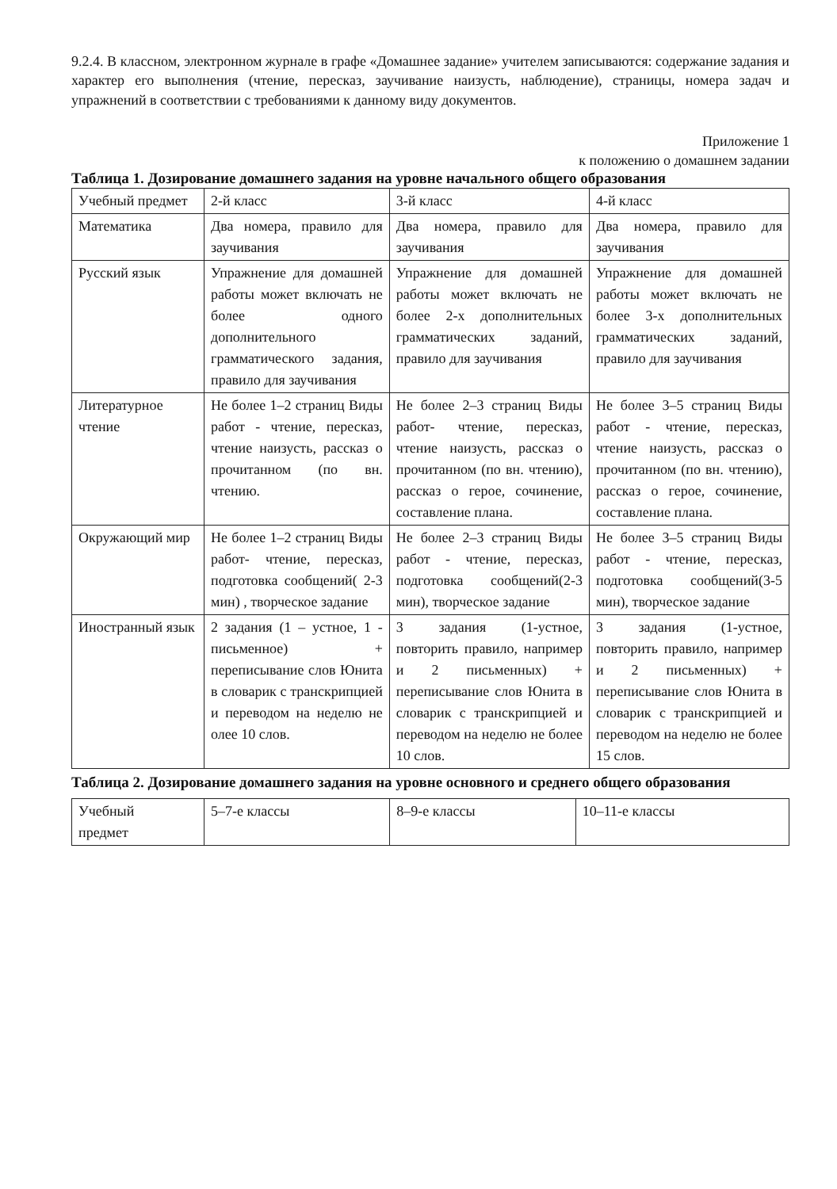9.2.4. В классном, электронном журнале в графе «Домашнее задание» учителем записываются: содержание задания и характер его выполнения (чтение, пересказ, заучивание наизусть, наблюдение), страницы, номера задач и упражнений в соответствии с требованиями к данному виду документов.
Приложение 1
к положению о домашнем задании
Таблица 1. Дозирование домашнего задания на уровне начального общего образования
| Учебный предмет | 2-й класс | 3-й класс | 4-й класс |
| Математика | Два номера, правило для заучивания | Два номера, правило для заучивания | Два номера, правило для заучивания |
| Русский язык | Упражнение для домашней работы может включать не более одного дополнительного грамматического задания, правило для заучивания | Упражнение для домашней работы может включать не более 2-х дополнительных грамматических заданий, правило для заучивания | Упражнение для домашней работы может включать не более 3-х дополнительных грамматических заданий, правило для заучивания |
| Литературное чтение | Не более 1–2 страниц Виды работ - чтение, пересказ, чтение наизусть, рассказ о прочитанном (по вн. чтению. | Не более 2–3 страниц Виды работ- чтение, пересказ, чтение наизусть, рассказ о прочитанном (по вн. чтению), рассказ о герое, сочинение, составление плана. | Не более 3–5 страниц Виды работ - чтение, пересказ, чтение наизусть, рассказ о прочитанном (по вн. чтению), рассказ о герое, сочинение, составление плана. |
| Окружающий мир | Не более 1–2 страниц Виды работ- чтение, пересказ, подготовка сообщений( 2-3 мин) , творческое задание | Не более 2–3 страниц Виды работ - чтение, пересказ, подготовка сообщений(2-3 мин), творческое задание | Не более 3–5 страниц Виды работ - чтение, пересказ, подготовка сообщений(3-5 мин), творческое задание |
| Иностранный язык | 2 задания (1 – устное, 1 - письменное) + переписывание слов Юнита в словарик с транскрипцией и переводом на неделю не олее 10 слов. | 3 задания (1-устное, повторить правило, например и 2 письменных) + переписывание слов Юнита в словарик с транскрипцией и переводом на неделю не более 10 слов. | 3 задания (1-устное, повторить правило, например и 2 письменных) + переписывание слов Юнита в словарик с транскрипцией и переводом на неделю не более 15 слов. |
Таблица 2. Дозирование домашнего задания на уровне основного и среднего общего образования
| Учебный предмет | 5–7-е классы | 8–9-е классы | 10–11-е классы |